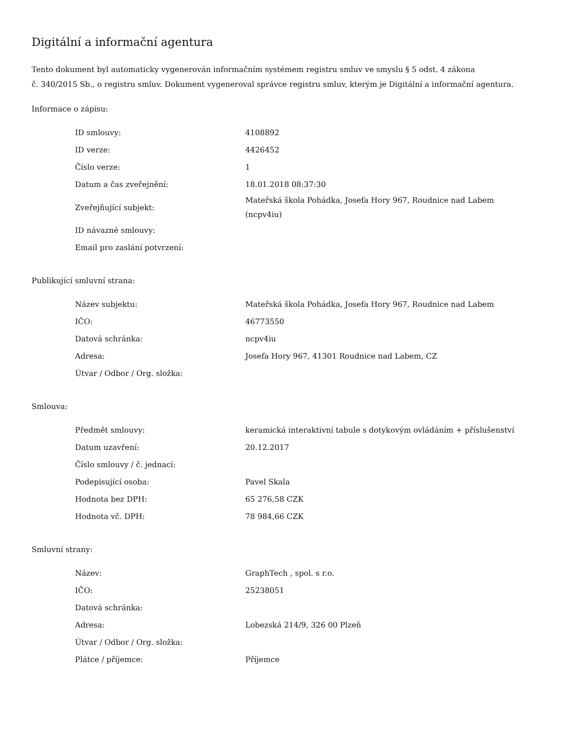Digitální a informační agentura
Tento dokument byl automaticky vygenerován informačním systémem registru smluv ve smyslu § 5 odst. 4 zákona
č. 340/2015 Sb., o registru smluv. Dokument vygeneroval správce registru smluv, kterým je Digitální a informační agentura.
Informace o zápisu:
| ID smlouvy: | 4108892 |
| ID verze: | 4426452 |
| Číslo verze: | 1 |
| Datum a čas zveřejnění: | 18.01.2018 08:37:30 |
| Zveřejňující subjekt: | Mateřská škola Pohádka, Josefa Hory 967, Roudnice nad Labem (ncpv4iu) |
| ID návazné smlouvy: | |
| Email pro zaslání potvrzení: | |
Publikující smluvní strana:
| Název subjektu: | Mateřská škola Pohádka, Josefa Hory 967, Roudnice nad Labem |
| IČO: | 46773550 |
| Datová schránka: | ncpv4iu |
| Adresa: | Josefa Hory 967, 41301 Roudnice nad Labem, CZ |
| Útvar / Odbor / Org. složka: | |
Smlouva:
| Předmět smlouvy: | keramická interaktivní tabule s dotykovým ovládáním + příslušenství |
| Datum uzavření: | 20.12.2017 |
| Číslo smlouvy / č. jednací: | |
| Podepisující osoba: | Pavel Skala |
| Hodnota bez DPH: | 65 276,58 CZK |
| Hodnota vč. DPH: | 78 984,66 CZK |
Smluvní strany:
| Název: | GraphTech , spol. s r.o. |
| IČO: | 25238051 |
| Datová schránka: | |
| Adresa: | Lobezská 214/9, 326 00 Plzeň |
| Útvar / Odbor / Org. složka: | |
| Plátce / příjemce: | Příjemce |